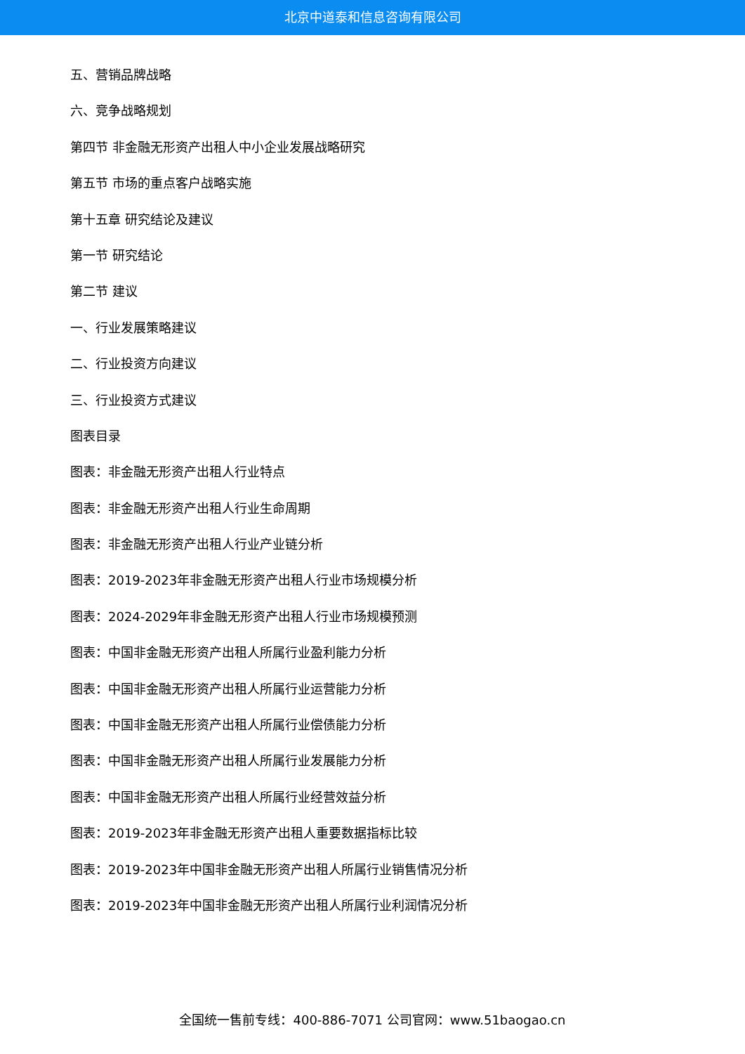北京中道泰和信息咨询有限公司
五、营销品牌战略
六、竞争战略规划
第四节 非金融无形资产出租人中小企业发展战略研究
第五节 市场的重点客户战略实施
第十五章 研究结论及建议
第一节 研究结论
第二节 建议
一、行业发展策略建议
二、行业投资方向建议
三、行业投资方式建议
图表目录
图表：非金融无形资产出租人行业特点
图表：非金融无形资产出租人行业生命周期
图表：非金融无形资产出租人行业产业链分析
图表：2019-2023年非金融无形资产出租人行业市场规模分析
图表：2024-2029年非金融无形资产出租人行业市场规模预测
图表：中国非金融无形资产出租人所属行业盈利能力分析
图表：中国非金融无形资产出租人所属行业运营能力分析
图表：中国非金融无形资产出租人所属行业偿债能力分析
图表：中国非金融无形资产出租人所属行业发展能力分析
图表：中国非金融无形资产出租人所属行业经营效益分析
图表：2019-2023年非金融无形资产出租人重要数据指标比较
图表：2019-2023年中国非金融无形资产出租人所属行业销售情况分析
图表：2019-2023年中国非金融无形资产出租人所属行业利润情况分析
全国统一售前专线：400-886-7071 公司官网：www.51baogao.cn